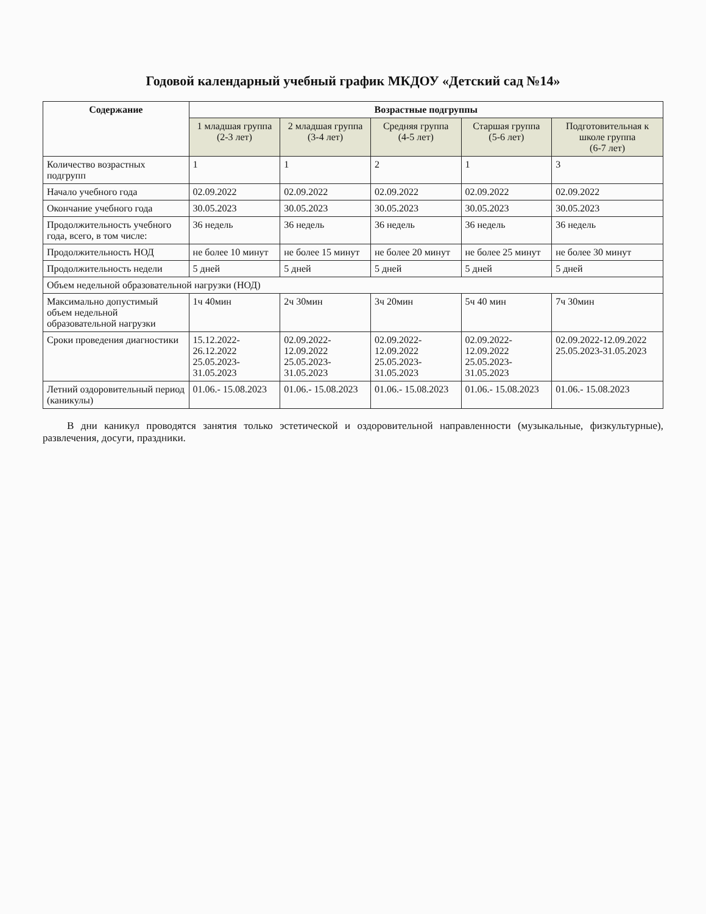Годовой календарный учебный график МКДОУ «Детский сад №14»
| Содержание | Возрастные подгруппы | | | | |
| --- | --- | --- | --- | --- | --- |
| | 1 младшая группа (2-3 лет) | 2 младшая группа (3-4 лет) | Средняя группа (4-5 лет) | Старшая группа (5-6 лет) | Подготовительная к школе группа (6-7 лет) |
| Количество возрастных подгрупп | 1 | 1 | 2 | 1 | 3 |
| Начало учебного года | 02.09.2022 | 02.09.2022 | 02.09.2022 | 02.09.2022 | 02.09.2022 |
| Окончание учебного года | 30.05.2023 | 30.05.2023 | 30.05.2023 | 30.05.2023 | 30.05.2023 |
| Продолжительность учебного года, всего, в том числе: | 36 недель | 36 недель | 36 недель | 36 недель | 36 недель |
| Продолжительность НОД | не более 10 минут | не более 15 минут | не более 20 минут | не более 25 минут | не более 30 минут |
| Продолжительность недели | 5 дней | 5 дней | 5 дней | 5 дней | 5 дней |
| Объем недельной образовательной нагрузки (НОД) | | | | | |
| Максимально допустимый объем недельной образовательной нагрузки | 1ч 40мин | 2ч 30мин | 3ч 20мин | 5ч 40 мин | 7ч 30мин |
| Сроки проведения диагностики | 15.12.2022- 26.12.2022 25.05.2023- 31.05.2023 | 02.09.2022- 12.09.2022 25.05.2023-31.05.2023 | 02.09.2022-12.09.2022 25.05.2023- 31.05.2023 | 02.09.2022-12.09.2022 25.05.2023- 31.05.2023 | 02.09.2022-12.09.2022 25.05.2023-31.05.2023 |
| Летний оздоровительный период (каникулы) | 01.06.- 15.08.2023 | 01.06.- 15.08.2023 | 01.06.- 15.08.2023 | 01.06.- 15.08.2023 | 01.06.- 15.08.2023 |
В дни каникул проводятся занятия только эстетической и оздоровительной направленности (музыкальные, физкультурные), развлечения, досуги, праздники.